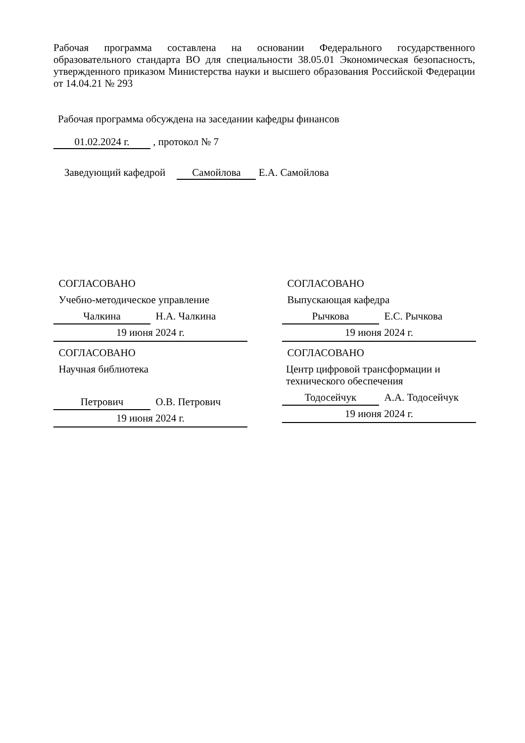Рабочая программа составлена на основании Федерального государственного образовательного стандарта ВО для специальности 38.05.01 Экономическая безопасность, утвержденного приказом Министерства науки и высшего образования Российской Федерации от 14.04.21 № 293
Рабочая программа обсуждена на заседании кафедры финансов
01.02.2024 г. , протокол № 7
Заведующий кафедрой Самойлова Е.А. Самойлова
СОГЛАСОВАНО
Учебно-методическое управление
Чалкина Н.А. Чалкина
19 июня 2024 г.
СОГЛАСОВАНО
Выпускающая кафедра
Рычкова Е.С. Рычкова
19 июня 2024 г.
СОГЛАСОВАНО
Научная библиотека
Петрович О.В. Петрович
19 июня 2024 г.
СОГЛАСОВАНО
Центр цифровой трансформации и технического обеспечения
Тодосейчук А.А. Тодосейчук
19 июня 2024 г.